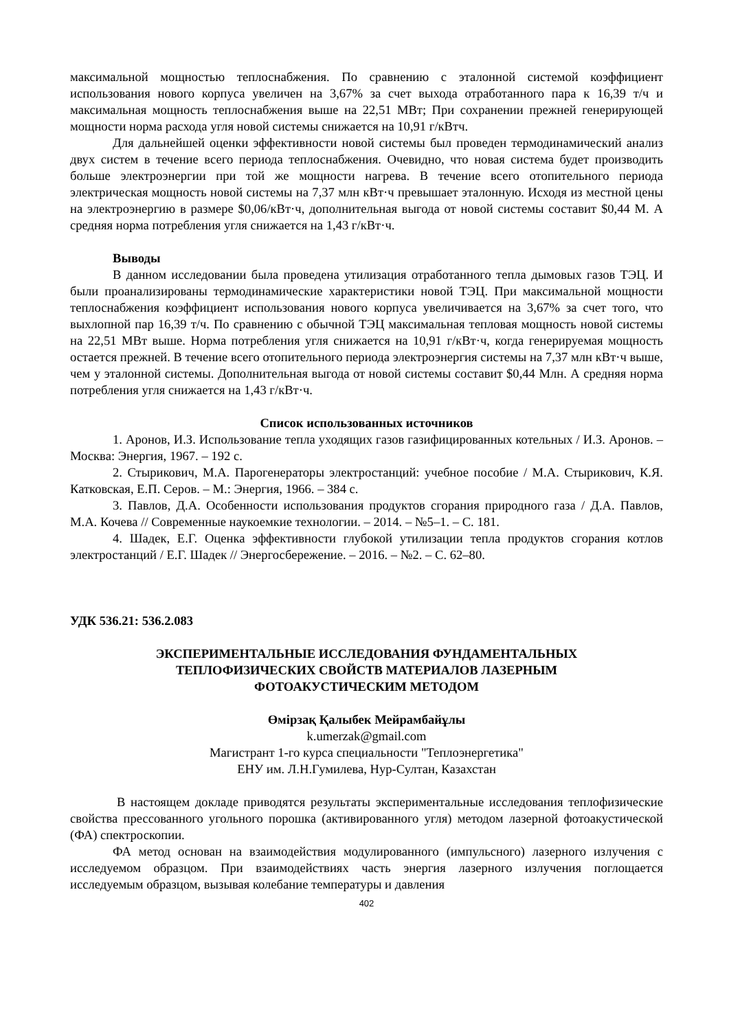максимальной мощностью теплоснабжения. По сравнению с эталонной системой коэффициент использования нового корпуса увеличен на 3,67% за счет выхода отработанного пара к 16,39 т/ч и максимальная мощность теплоснабжения выше на 22,51 МВт; При сохранении прежней генерирующей мощности норма расхода угля новой системы снижается на 10,91 г/кВтч.
Для дальнейшей оценки эффективности новой системы был проведен термодинамический анализ двух систем в течение всего периода теплоснабжения. Очевидно, что новая система будет производить больше электроэнергии при той же мощности нагрева. В течение всего отопительного периода электрическая мощность новой системы на 7,37 млн кВт·ч превышает эталонную. Исходя из местной цены на электроэнергию в размере $0,06/кВт·ч, дополнительная выгода от новой системы составит $0,44 М. А средняя норма потребления угля снижается на 1,43 г/кВт·ч.
Выводы
В данном исследовании была проведена утилизация отработанного тепла дымовых газов ТЭЦ. И были проанализированы термодинамические характеристики новой ТЭЦ. При максимальной мощности теплоснабжения коэффициент использования нового корпуса увеличивается на 3,67% за счет того, что выхлопной пар 16,39 т/ч. По сравнению с обычной ТЭЦ максимальная тепловая мощность новой системы на 22,51 МВт выше. Норма потребления угля снижается на 10,91 г/кВт·ч, когда генерируемая мощность остается прежней. В течение всего отопительного периода электроэнергия системы на 7,37 млн кВт·ч выше, чем у эталонной системы. Дополнительная выгода от новой системы составит $0,44 Млн. А средняя норма потребления угля снижается на 1,43 г/кВт·ч.
Список использованных источников
1. Аронов, И.З. Использование тепла уходящих газов газифицированных котельных / И.З. Аронов. – Москва: Энергия, 1967. – 192 с.
2. Стырикович, М.А. Парогенераторы электростанций: учебное пособие / М.А. Стырикович, К.Я. Катковская, Е.П. Серов. – М.: Энергия, 1966. – 384 с.
3. Павлов, Д.А. Особенности использования продуктов сгорания природного газа / Д.А. Павлов, М.А. Кочева // Современные наукоемкие технологии. – 2014. – №5–1. – С. 181.
4. Шадек, Е.Г. Оценка эффективности глубокой утилизации тепла продуктов сгорания котлов электростанций / Е.Г. Шадек // Энергосбережение. – 2016. – №2. – С. 62–80.
УДК 536.21: 536.2.083
ЭКСПЕРИМЕНТАЛЬНЫЕ ИССЛЕДОВАНИЯ ФУНДАМЕНТАЛЬНЫХ
ТЕПЛОФИЗИЧЕСКИХ СВОЙСТВ МАТЕРИАЛОВ ЛАЗЕРНЫМ
ФОТОАКУСТИЧЕСКИМ МЕТОДОМ
Өмірзақ Қалыбек Мейрамбайұлы
k.umerzak@gmail.com
Магистрант 1-го курса специальности "Теплоэнергетика"
ЕНУ им. Л.Н.Гумилева, Нур-Султан, Казахстан
В настоящем докладе приводятся результаты экспериментальные исследования теплофизические свойства прессованного угольного порошка (активированного угля) методом лазерной фотоакустической (ФА) спектроскопии.
ФА метод основан на взаимодействия модулированного (импульсного) лазерного излучения с исследуемом образцом. При взаимодействиях часть энергия лазерного излучения поглощается исследуемым образцом, вызывая колебание температуры и давления
402